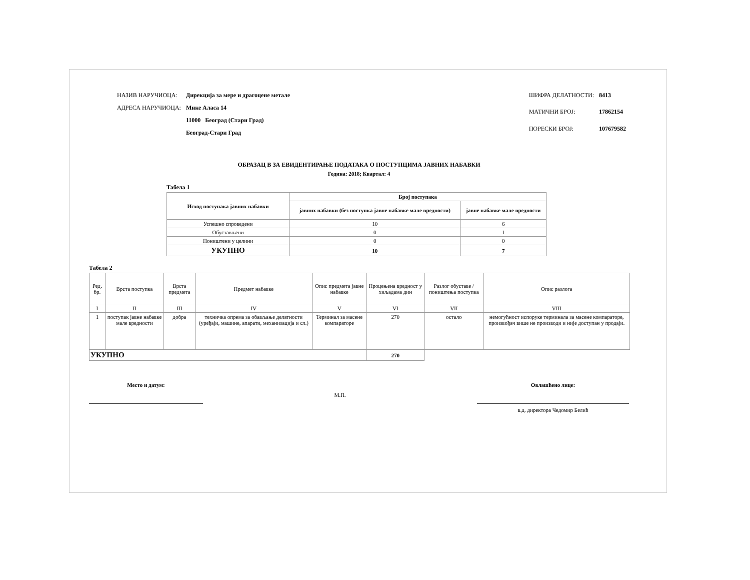| НАЗИВ НАРУЧИОЦА: | Дирекција за мере и драгоцене метале |
| АДРЕСА НАРУЧИОЦА: | Мике Аласа 14 |
| | 11000 Београд (Стари Град) |
| | Београд-Стари Град |
| ШИФРА ДЕЛАТНОСТИ: | 8413 |
| МАТИЧНИ БРОЈ: | 17862154 |
| ПОРЕСКИ БРОЈ: | 107679582 |
ОБРАЗАЦ В ЗА ЕВИДЕНТИРАЊЕ ПОДАТАКА О ПОСТУПЦИМА ЈАВНИХ НАБАВКИ
Година: 2018; Квартал: 4
Табела 1
| Исход поступака јавних набавки | Број поступака | |
| --- | --- | --- |
| | јавних набавки (без поступка јавне набавке мале вредности) | јавне набавке мале вредности |
| Успешно спроведени | 10 | 6 |
| Обустављени | 0 | 1 |
| Поништени у целини | 0 | 0 |
| УКУПНО | 10 | 7 |
Табела 2
| Ред. бр. | Врста поступка | Врста предмета | Предмет набавке | Опис предмета јавне набавке | Процењена вредност у хиљадама дин | Разлог обуставе /поништења поступка | Опис разлога |
| I | II | III | IV | V | VI | VII | VIII |
| 1 | поступак јавне набавке мале вредности | добра | техничка опрема за обављање делатности (уређаји, машине, апарати, механизација и сл.) | Терминал за масене компараторе | 270 | остало | немогућност испоруке терминала за масене компараторе, произвођач више не производи и није доступан у продаји. |
| УКУПНО | | | | | 270 | | |
Место и датум:
М.П.
Овлашћено лице:
в.д. директора Чедомир Белић